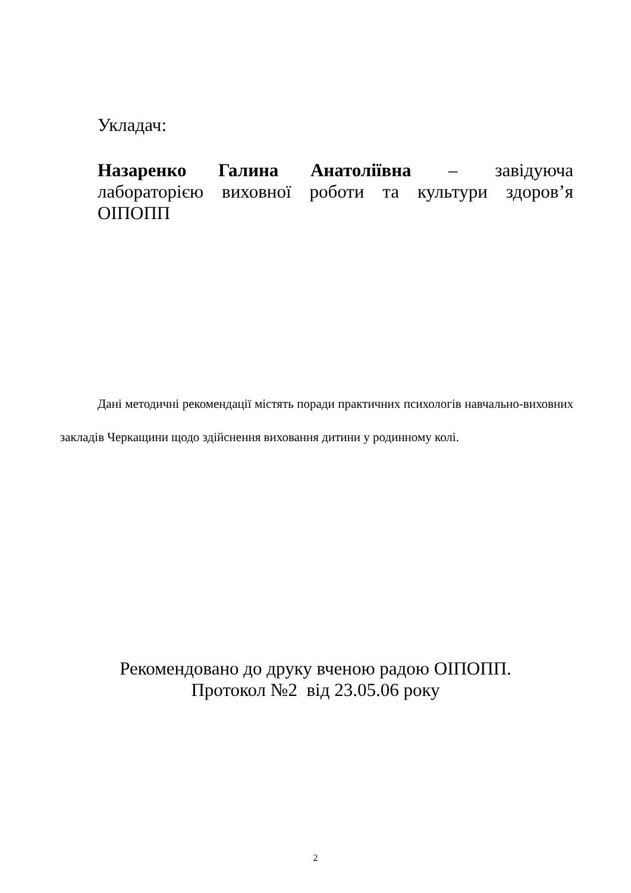Укладач:
Назаренко Галина Анатоліївна – завідуюча лабораторією виховної роботи та культури здоров’я ОІПОПП
Дані методичні рекомендації містять поради практичних психологів навчально-виховних закладів Черкащини щодо здійснення виховання дитини у родинному колі.
Рекомендовано до друку вченою радою ОІПОПП.
Протокол №2 від 23.05.06 року
2